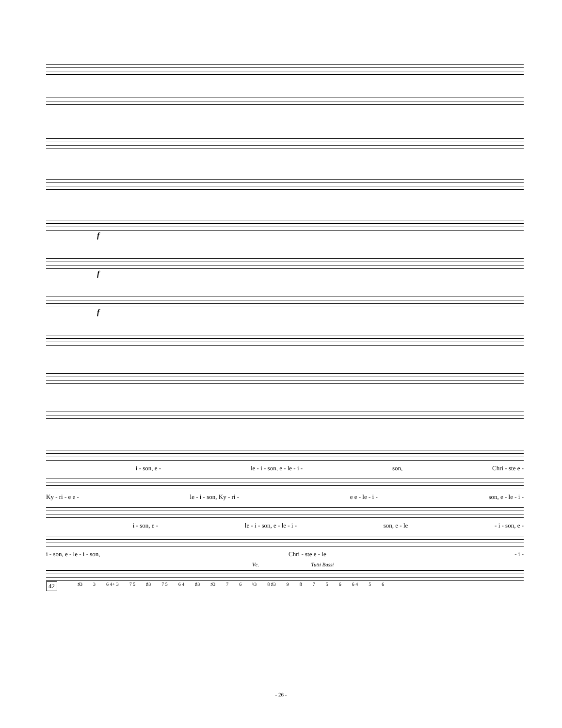f
f
f
i - son, e - le - i - son, e - le - i - son, Chri - ste e -
Ky - ri - e e - le - i - son, Ky - ri - e e - le - i - son, e - le - i -
i - son, e - le - i - son, e - le - i - son, e - le - i - son, e -
i - son, e - le - i - son, Chri - ste e - le - i -
Vc. Tutti Bassi
42 ♯3 3 6 4+ 3 7 5 ♯3 7 5 6 4 ♯3 ♯3 7 6 ♮3 8 ♯3 98756 6 4 5 6
- 26 -